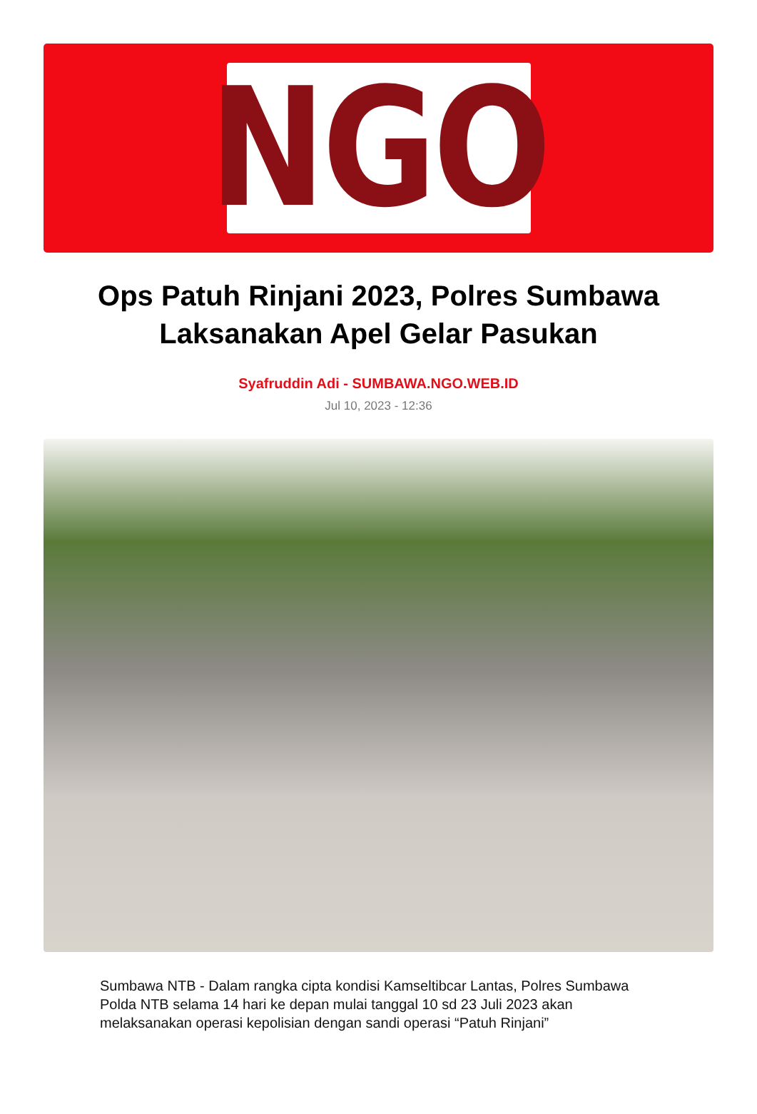NGO
Ops Patuh Rinjani 2023, Polres Sumbawa Laksanakan Apel Gelar Pasukan
Syafruddin Adi - SUMBAWA.NGO.WEB.ID
Jul 10, 2023 - 12:36
Sumbawa NTB - Dalam rangka cipta kondisi Kamseltibcar Lantas, Polres Sumbawa Polda NTB selama 14 hari ke depan mulai tanggal 10 sd 23 Juli 2023 akan melaksanakan operasi kepolisian dengan sandi operasi “Patuh Rinjani”